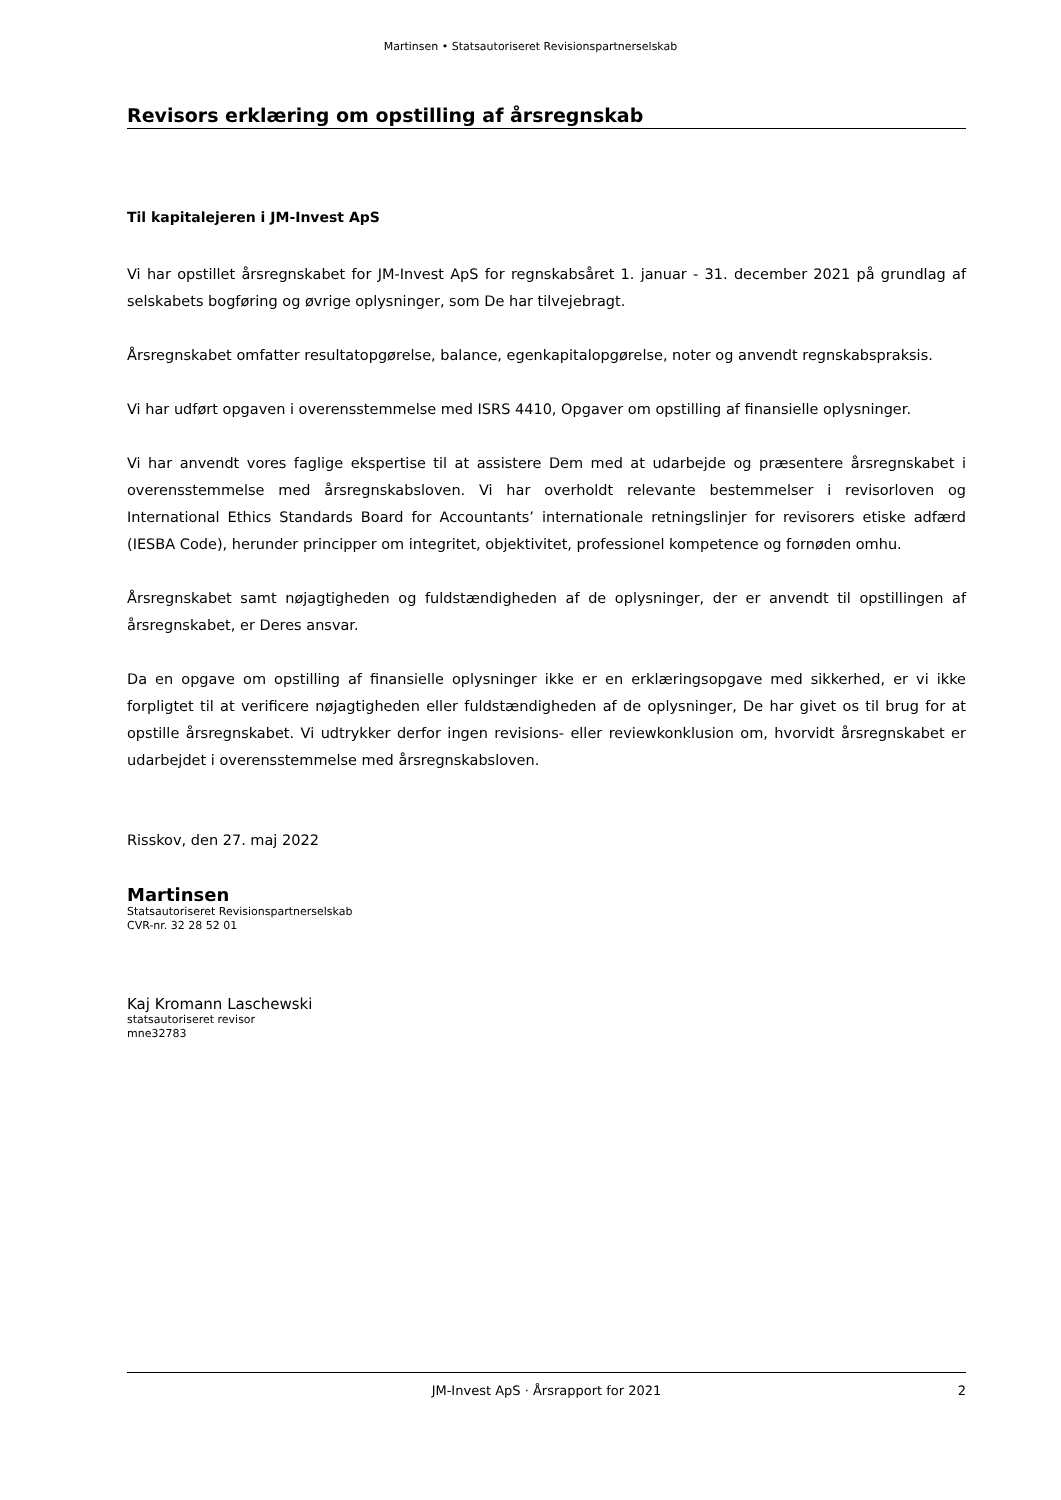Martinsen • Statsautoriseret Revisionspartnerselskab
Revisors erklæring om opstilling af årsregnskab
Til kapitalejeren i JM-Invest ApS
Vi har opstillet årsregnskabet for JM-Invest ApS for regnskabsåret 1. januar - 31. december 2021 på grundlag af selskabets bogføring og øvrige oplysninger, som De har tilvejebragt.
Årsregnskabet omfatter resultatopgørelse, balance, egenkapitalopgørelse, noter og anvendt regnskabspraksis.
Vi har udført opgaven i overensstemmelse med ISRS 4410, Opgaver om opstilling af finansielle oplysninger.
Vi har anvendt vores faglige ekspertise til at assistere Dem med at udarbejde og præsentere årsregnskabet i overensstemmelse med årsregnskabsloven. Vi har overholdt relevante bestemmelser i revisorloven og International Ethics Standards Board for Accountants’ internationale retningslinjer for revisorers etiske adfærd (IESBA Code), herunder principper om integritet, objektivitet, professionel kompetence og fornøden omhu.
Årsregnskabet samt nøjagtigheden og fuldstændigheden af de oplysninger, der er anvendt til opstillingen af årsregnskabet, er Deres ansvar.
Da en opgave om opstilling af finansielle oplysninger ikke er en erklæringsopgave med sikkerhed, er vi ikke forpligtet til at verificere nøjagtigheden eller fuldstændigheden af de oplysninger, De har givet os til brug for at opstille årsregnskabet. Vi udtrykker derfor ingen revisions- eller reviewkonklusion om, hvorvidt årsregnskabet er udarbejdet i overensstemmelse med årsregnskabsloven.
Risskov, den 27. maj 2022
Martinsen
Statsautoriseret Revisionspartnerselskab
CVR-nr. 32 28 52 01
Kaj Kromann Laschewski
statsautoriseret revisor
mne32783
JM-Invest ApS · Årsrapport for 2021 2